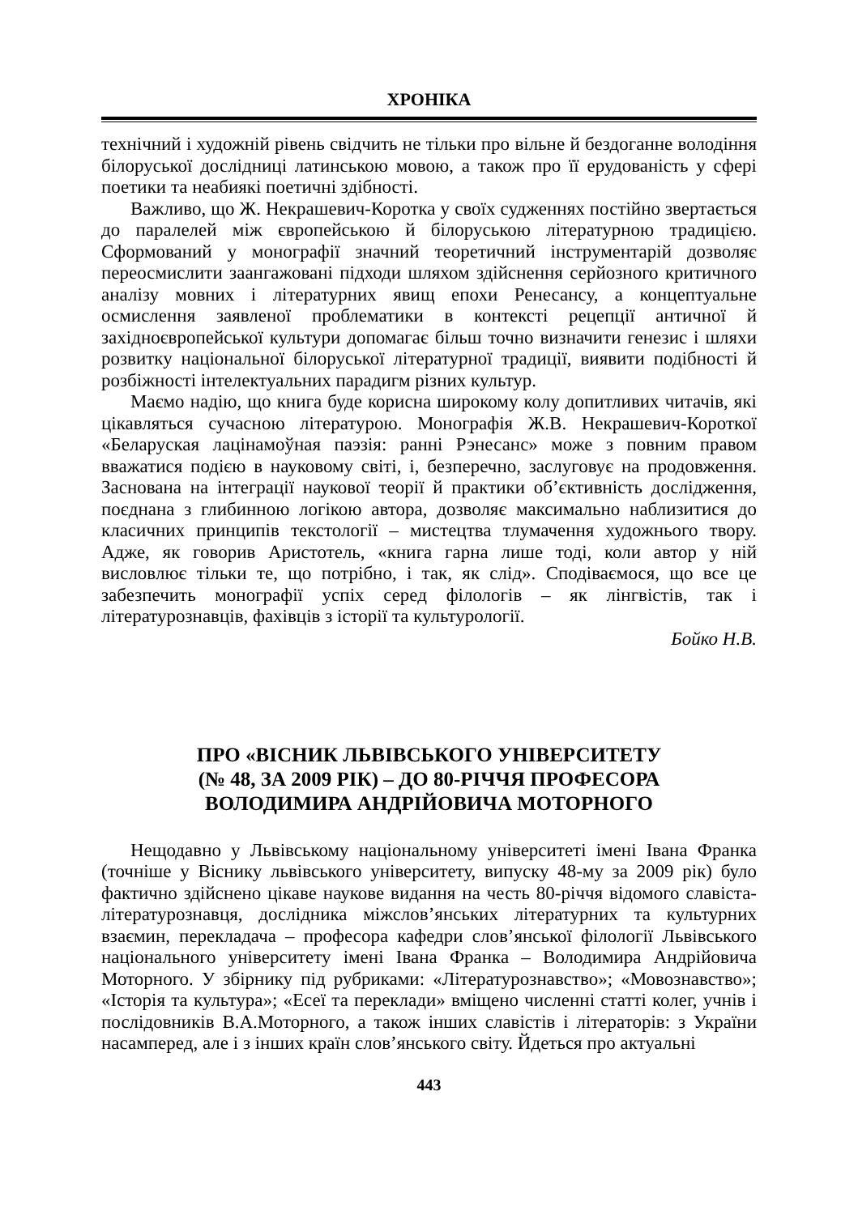ХРОНІКА
технічний і художній рівень свідчить не тільки про вільне й бездоганне володіння білоруської дослідниці латинською мовою, а також про її ерудованість у сфері поетики та неабиякі поетичні здібності.
Важливо, що Ж. Некрашевич-Коротка у своїх судженнях постійно звертається до паралелей між європейською й білоруською літературною традицією. Сформований у монографії значний теоретичний інструментарій дозволяє переосмислити заангажовані підходи шляхом здійснення серйозного критичного аналізу мовних і літературних явищ епохи Ренесансу, а концептуальне осмислення заявленої проблематики в контексті рецепції античної й західноєвропейської культури допомагає більш точно визначити генезис і шляхи розвитку національної білоруської літературної традиції, виявити подібності й розбіжності інтелектуальних парадигм різних культур.
Маємо надію, що книга буде корисна широкому колу допитливих читачів, які цікавляться сучасною літературою. Монографія Ж.В. Некрашевич-Короткої «Беларуская лацінамоўная паэзія: ранні Рэнесанс» може з повним правом вважатися подією в науковому світі, і, безперечно, заслуговує на продовження. Заснована на інтеграції наукової теорії й практики об’єктивність дослідження, поєднана з глибинною логікою автора, дозволяє максимально наблизитися до класичних принципів текстології – мистецтва тлумачення художнього твору. Адже, як говорив Аристотель, «книга гарна лише тоді, коли автор у ній висловлює тільки те, що потрібно, і так, як слід». Сподіваємося, що все це забезпечить монографії успіх серед філологів – як лінгвістів, так і літературознавців, фахівців з історії та культурології.
Бойко Н.В.
ПРО «ВІСНИК ЛЬВІВСЬКОГО УНІВЕРСИТЕТУ
(№ 48, ЗА 2009 РІК) – ДО 80-РІЧЧЯ ПРОФЕСОРА
ВОЛОДИМИРА АНДРІЙОВИЧА МОТОРНОГО
Нещодавно у Львівському національному університеті імені Івана Франка (точніше у Віснику львівського університету, випуску 48-му за 2009 рік) було фактично здійснено цікаве наукове видання на честь 80-річчя відомого славіста-літературознавця, дослідника міжслов’янських літературних та культурних взаємин, перекладача – професора кафедри слов’янської філології Львівського національного університету імені Івана Франка – Володимира Андрійовича Моторного. У збірнику під рубриками: «Літературознавство»; «Мовознавство»; «Історія та культура»; «Есеї та переклади» вміщено численні статті колег, учнів і послідовників В.А.Моторного, а також інших славістів і літераторів: з України насамперед, але і з інших країн слов’янського світу. Йдеться про актуальні
443